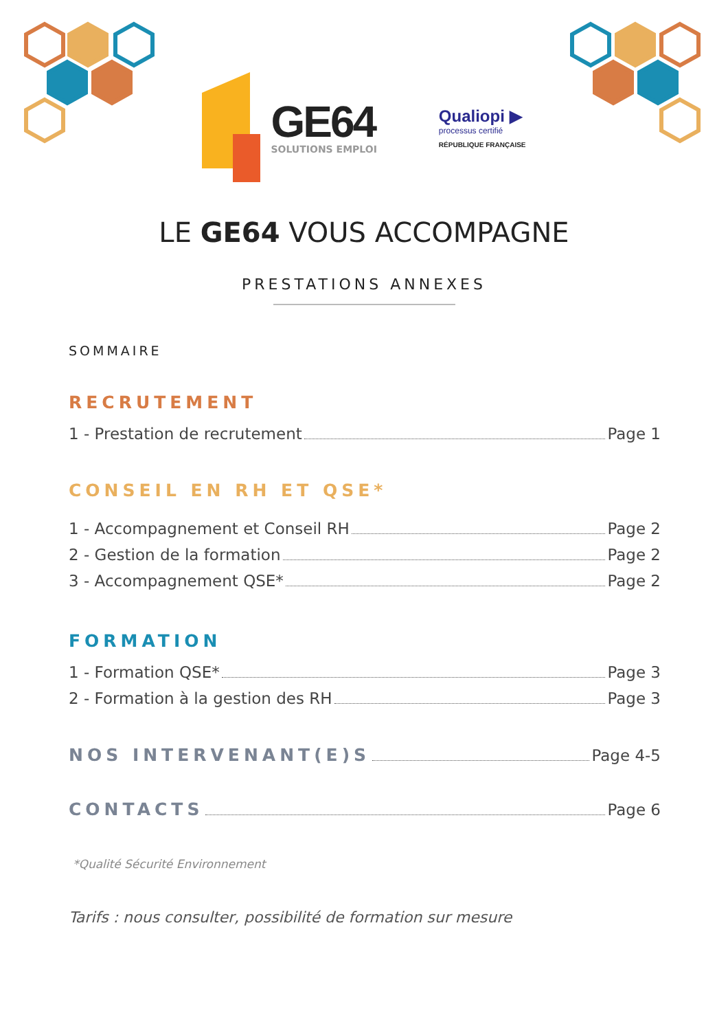GE64
SOLUTIONS EMPLOI
Qualiopi ▶
processus certifié
RÉPUBLIQUE FRANÇAISE
LE GE64 VOUS ACCOMPAGNE
PRESTATIONS ANNEXES
SOMMAIRE
RECRUTEMENT
1 - Prestation de recrutement Page 1
CONSEIL EN RH ET QSE*
1 - Accompagnement et Conseil RH Page 2
2 - Gestion de la formation Page 2
3 - Accompagnement QSE* Page 2
FORMATION
1 - Formation QSE* Page 3
2 - Formation à la gestion des RH Page 3
NOS INTERVENANT(E)S Page 4-5
CONTACTS Page 6
*Qualité Sécurité Environnement
Tarifs : nous consulter, possibilité de formation sur mesure